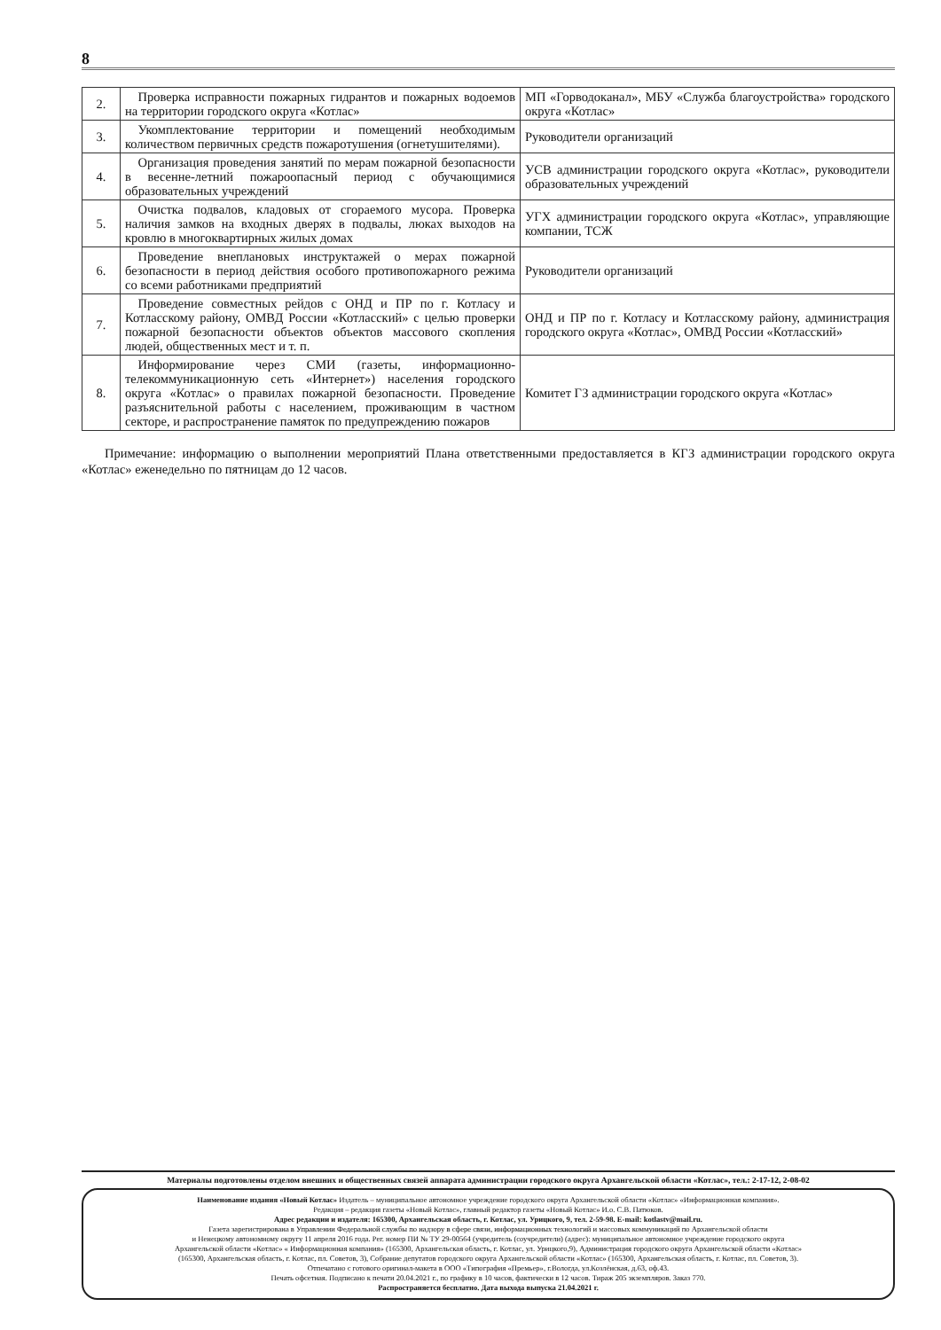8
| 2. | Проверка исправности пожарных гидрантов и пожарных водоемов на территории городского округа «Котлас» | МП «Горводоканал», МБУ «Служба благоустройства» городского округа «Котлас» |
| 3. | Укомплектование территории и помещений необходимым количеством первичных средств пожаротушения (огнетушителями). | Руководители организаций |
| 4. | Организация проведения занятий по мерам пожарной безопасности в весенне-летний пожароопасный период с обучающимися образовательных учреждений | УСВ администрации городского округа «Котлас», руководители образовательных учреждений |
| 5. | Очистка подвалов, кладовых от сгораемого мусора. Проверка наличия замков на входных дверях в подвалы, люках выходов на кровлю в многоквартирных жилых домах | УГХ администрации городского округа «Котлас», управляющие компании, ТСЖ |
| 6. | Проведение внеплановых инструктажей о мерах пожарной безопасности в период действия особого противопожарного режима со всеми работниками предприятий | Руководители организаций |
| 7. | Проведение совместных рейдов с ОНД и ПР по г. Котласу и Котласскому району, ОМВД России «Котласский» с целью проверки пожарной безопасности объектов объектов массового скопления людей, общественных мест и т. п. | ОНД и ПР по г. Котласу и Котласскому району, администрация городского округа «Котлас», ОМВД России «Котласский» |
| 8. | Информирование через СМИ (газеты, информационно-телекоммуникационную сеть «Интернет») населения городского округа «Котлас» о правилах пожарной безопасности. Проведение разъяснительной работы с населением, проживающим в частном секторе, и распространение памяток по предупреждению пожаров | Комитет ГЗ администрации городского округа «Котлас» |
Примечание: информацию о выполнении мероприятий Плана ответственными предоставляется в КГЗ администрации городского округа «Котлас» еженедельно по пятницам до 12 часов.
Материалы подготовлены отделом внешних и общественных связей аппарата администрации городского округа Архангельской области «Котлас», тел.: 2-17-12, 2-08-02
Наименование издания «Новый Котлас» Издатель – муниципальное автономное учреждение городского округа Архангельской области «Котлас» «Информационная компания».
Редакция – редакция газеты «Новый Котлас», главный редактор газеты «Новый Котлас» И.о. С.В. Патюков.
Адрес редакции и издателя: 165300, Архангельская область, г. Котлас, ул. Урицкого, 9, тел. 2-59-98. E-mail: kotlastv@mail.ru.
Газета зарегистрирована в Управлении Федеральной службы по надзору в сфере связи, информационных технологий и массовых коммуникаций по Архангельской области
и Ненецкому автономному округу 11 апреля 2016 года. Рег. номер ПИ № ТУ 29-00564 (учредитель (соучредители) (адрес): муниципальное автономное учреждение городского округа
Архангельской области «Котлас» « Информационная компания» (165300, Архангельская область, г. Котлас, ул. Урицкого,9), Администрация городского округа Архангельской области «Котлас»
(165300, Архангельская область, г. Котлас, пл. Советов, 3), Собрание депутатов городского округа Архангельской области «Котлас» (165300, Архангельская область, г. Котлас, пл. Советов, 3).
Отпечатано с готового оригинал-макета в ООО «Типография «Премьер», г.Вологда, ул.Козлёнская, д.63, оф.43.
Печать офсетная. Подписано к печати 20.04.2021 г., по графику в 10 часов, фактически в 12 часов. Тираж 205 экземпляров. Заказ 770.
Распространяется бесплатно. Дата выхода выпуска 21.04.2021 г.